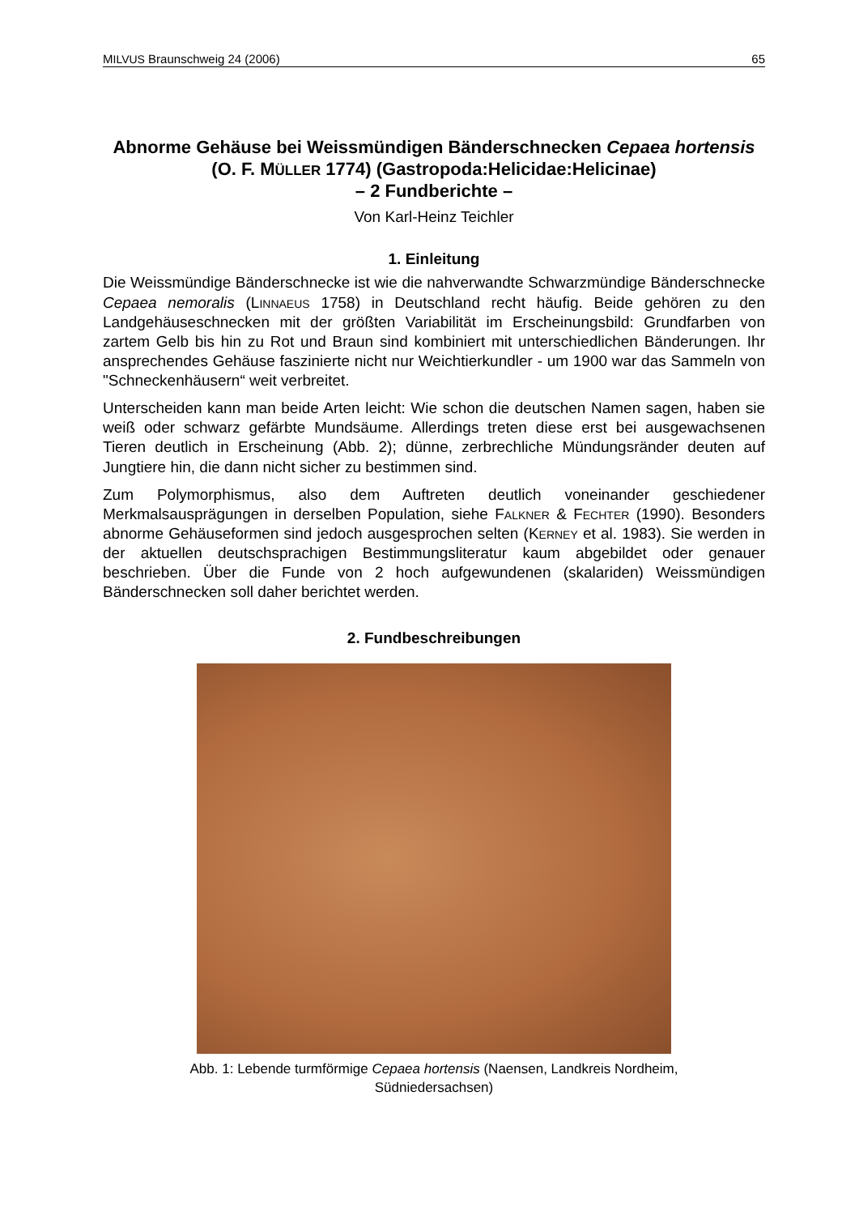MILVUS Braunschweig 24 (2006) 65
Abnorme Gehäuse bei Weissmündigen Bänderschnecken Cepaea hortensis (O. F. MÜLLER 1774) (Gastropoda:Helicidae:Helicinae)
– 2 Fundberichte –
Von Karl-Heinz Teichler
1. Einleitung
Die Weissmündige Bänderschnecke ist wie die nahverwandte Schwarzmündige Bänderschnecke Cepaea nemoralis (LINNAEUS 1758) in Deutschland recht häufig. Beide gehören zu den Landgehäuseschnecken mit der größten Variabilität im Erscheinungsbild: Grundfarben von zartem Gelb bis hin zu Rot und Braun sind kombiniert mit unterschiedlichen Bänderungen. Ihr ansprechendes Gehäuse faszinierte nicht nur Weichtierkundler - um 1900 war das Sammeln von "Schneckenhäusern“ weit verbreitet.
Unterscheiden kann man beide Arten leicht: Wie schon die deutschen Namen sagen, haben sie weiß oder schwarz gefärbte Mundsäume. Allerdings treten diese erst bei ausgewachsenen Tieren deutlich in Erscheinung (Abb. 2); dünne, zerbrechliche Mündungsränder deuten auf Jungtiere hin, die dann nicht sicher zu bestimmen sind.
Zum Polymorphismus, also dem Auftreten deutlich voneinander geschiedener Merkmalsausprägungen in derselben Population, siehe FALKNER & FECHTER (1990). Besonders abnorme Gehäuseformen sind jedoch ausgesprochen selten (KERNEY et al. 1983). Sie werden in der aktuellen deutschsprachigen Bestimmungsliteratur kaum abgebildet oder genauer beschrieben. Über die Funde von 2 hoch aufgewundenen (skalariden) Weissmündigen Bänderschnecken soll daher berichtet werden.
2. Fundbeschreibungen
Abb. 1: Lebende turmförmige Cepaea hortensis (Naensen, Landkreis Nordheim,
Südniedersachsen)